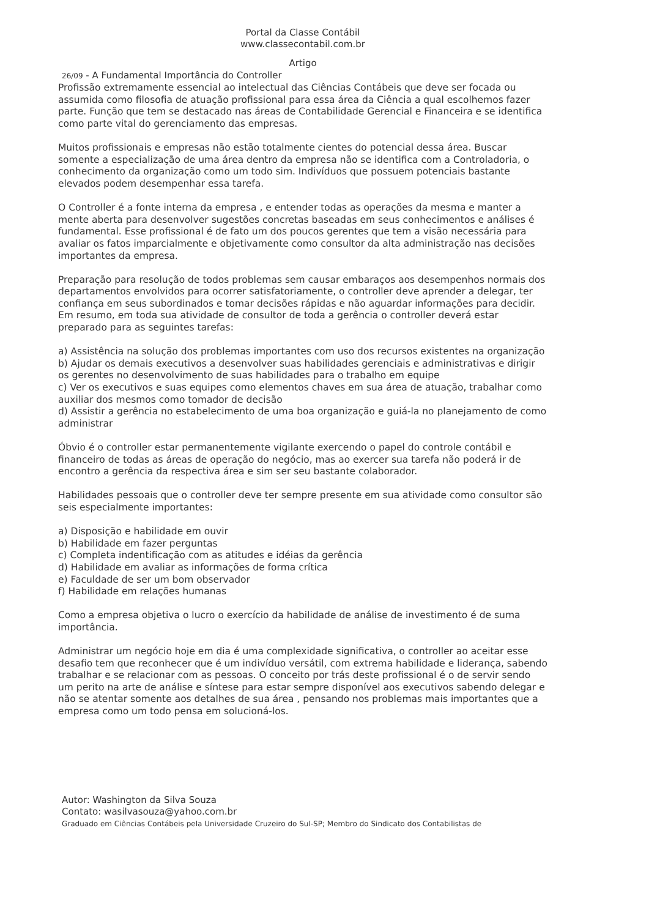Portal da Classe Contábil
www.classecontabil.com.br
Artigo
26/09 - A Fundamental Importância do Controller
Profissão extremamente essencial ao intelectual das Ciências Contábeis que deve ser focada ou assumida como filosofia de atuação profissional para essa área da Ciência a qual escolhemos fazer parte. Função que tem se destacado nas áreas de Contabilidade Gerencial e Financeira e se identifica como parte vital do gerenciamento das empresas.
Muitos profissionais e empresas não estão totalmente cientes do potencial dessa área. Buscar somente a especialização de uma área dentro da empresa não se identifica com a Controladoria, o conhecimento da organização como um todo sim. Indivíduos que possuem potenciais bastante elevados podem desempenhar essa tarefa.
O Controller é a fonte interna da empresa , e entender todas as operações da mesma e manter a mente aberta para desenvolver sugestões concretas baseadas em seus conhecimentos e análises é fundamental. Esse profissional é de fato um dos poucos gerentes que tem a visão necessária para avaliar os fatos imparcialmente e objetivamente como consultor da alta administração nas decisões importantes da empresa.
Preparação para resolução de todos problemas sem causar embaraços aos desempenhos normais dos departamentos envolvidos para ocorrer satisfatoriamente, o controller deve aprender a delegar, ter confiança em seus subordinados e tomar decisões rápidas e não aguardar informações para decidir. Em resumo, em toda sua atividade de consultor de toda a gerência o controller deverá estar preparado para as seguintes tarefas:
a) Assistência na solução dos problemas importantes com uso dos recursos existentes na organização
b) Ajudar os demais executivos a desenvolver suas habilidades gerenciais e administrativas e dirigir os gerentes no desenvolvimento de suas habilidades para o trabalho em equipe
c) Ver os executivos e suas equipes como elementos chaves em sua área de atuação, trabalhar como auxiliar dos mesmos como tomador de decisão
d) Assistir a gerência no estabelecimento de uma boa organização e guiá-la no planejamento de como administrar
Óbvio é o controller estar permanentemente vigilante exercendo o papel do controle contábil e financeiro de todas as áreas de operação do negócio, mas ao exercer sua tarefa não poderá ir de encontro a gerência da respectiva área e sim ser seu bastante colaborador.
Habilidades pessoais que o controller deve ter sempre presente em sua atividade como consultor são seis especialmente importantes:
a) Disposição e habilidade em ouvir
b) Habilidade em fazer perguntas
c) Completa indentificação com as atitudes e idéias da gerência
d) Habilidade em avaliar as informações de forma crítica
e) Faculdade de ser um bom observador
f) Habilidade em relações humanas
Como a empresa objetiva o lucro o exercício da habilidade de análise de investimento é de suma importância.
Administrar um negócio hoje em dia é uma complexidade significativa, o controller ao aceitar esse desafio tem que reconhecer que é um indivíduo versátil, com extrema habilidade e liderança, sabendo trabalhar e se relacionar com as pessoas. O conceito por trás deste profissional é o de servir sendo um perito na arte de análise e síntese para estar sempre disponível aos executivos sabendo delegar e não se atentar somente aos detalhes de sua área , pensando nos problemas mais importantes que a empresa como um todo pensa em solucioná-los.
Autor: Washington da Silva Souza
Contato: wasilvasouza@yahoo.com.br
Graduado em Ciências Contábeis pela Universidade Cruzeiro do Sul-SP; Membro do Sindicato dos Contabilistas de